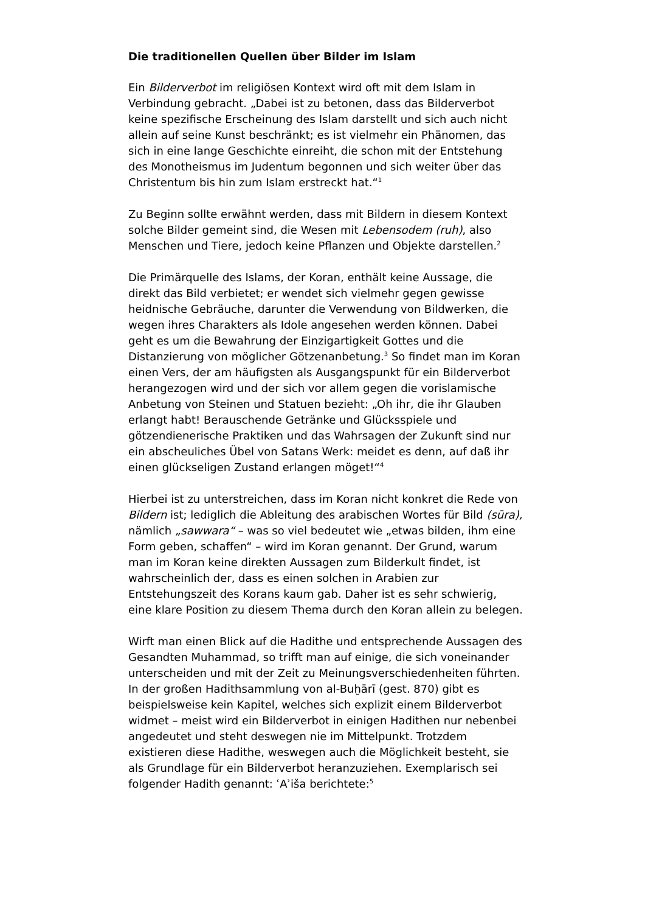Die traditionellen Quellen über Bilder im Islam
Ein Bilderverbot im religiösen Kontext wird oft mit dem Islam in Verbindung gebracht. „Dabei ist zu betonen, dass das Bilderverbot keine spezifische Erscheinung des Islam darstellt und sich auch nicht allein auf seine Kunst beschränkt; es ist vielmehr ein Phänomen, das sich in eine lange Geschichte einreiht, die schon mit der Entstehung des Monotheismus im Judentum begonnen und sich weiter über das Christentum bis hin zum Islam erstreckt hat.“<sup>1</sup>
Zu Beginn sollte erwähnt werden, dass mit Bildern in diesem Kontext solche Bilder gemeint sind, die Wesen mit Lebensodem (ruh), also Menschen und Tiere, jedoch keine Pflanzen und Objekte darstellen.<sup>2</sup>
Die Primärquelle des Islams, der Koran, enthält keine Aussage, die direkt das Bild verbietet; er wendet sich vielmehr gegen gewisse heidnische Gebräuche, darunter die Verwendung von Bildwerken, die wegen ihres Charakters als Idole angesehen werden können. Dabei geht es um die Bewahrung der Einzigartigkeit Gottes und die Distanzierung von möglicher Götzenanbetung.<sup>3</sup> So findet man im Koran einen Vers, der am häufigsten als Ausgangspunkt für ein Bilderverbot herangezogen wird und der sich vor allem gegen die vorislamische Anbetung von Steinen und Statuen bezieht: „Oh ihr, die ihr Glauben erlangt habt! Berauschende Getränke und Glücksspiele und götzendienerische Praktiken und das Wahrsagen der Zukunft sind nur ein abscheuliches Übel von Satans Werk: meidet es denn, auf daß ihr einen glückseligen Zustand erlangen möget!“<sup>4</sup>
Hierbei ist zu unterstreichen, dass im Koran nicht konkret die Rede von Bildern ist; lediglich die Ableitung des arabischen Wortes für Bild (sūra), nämlich „sawwara“ – was so viel bedeutet wie „etwas bilden, ihm eine Form geben, schaffen“ – wird im Koran genannt. Der Grund, warum man im Koran keine direkten Aussagen zum Bilderkult findet, ist wahrscheinlich der, dass es einen solchen in Arabien zur Entstehungszeit des Korans kaum gab. Daher ist es sehr schwierig, eine klare Position zu diesem Thema durch den Koran allein zu belegen.
Wirft man einen Blick auf die Hadithe und entsprechende Aussagen des Gesandten Muhammad, so trifft man auf einige, die sich voneinander unterscheiden und mit der Zeit zu Meinungsverschiedenheiten führten. In der großen Hadithsammlung von al-Buḫārī (gest. 870) gibt es beispielsweise kein Kapitel, welches sich explizit einem Bilderverbot widmet – meist wird ein Bilderverbot in einigen Hadithen nur nebenbei angedeutet und steht deswegen nie im Mittelpunkt. Trotzdem existieren diese Hadithe, weswegen auch die Möglichkeit besteht, sie als Grundlage für ein Bilderverbot heranzuziehen. Exemplarisch sei folgender Hadith genannt: ʿAʾiša berichtete:<sup>5</sup>